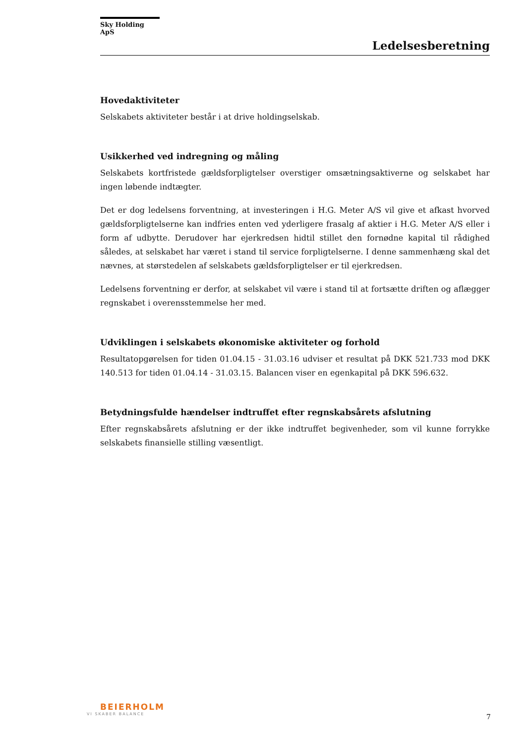Sky Holding ApS
Ledelsesberetning
Hovedaktiviteter
Selskabets aktiviteter består i at drive holdingselskab.
Usikkerhed ved indregning og måling
Selskabets kortfristede gældsforpligtelser overstiger omsætningsaktiverne og selskabet har ingen løbende indtægter.
Det er dog ledelsens forventning, at investeringen i H.G. Meter A/S vil give et afkast hvorved gældsforpligtelserne kan indfries enten ved yderligere frasalg af aktier i H.G. Meter A/S eller i form af udbytte. Derudover har ejerkredsen hidtil stillet den fornødne kapital til rådighed således, at selskabet har været i stand til service forpligtelserne. I denne sammenhæng skal det nævnes, at størstedelen af selskabets gældsforpligtelser er til ejerkredsen.
Ledelsens forventning er derfor, at selskabet vil være i stand til at fortsætte driften og aflægger regnskabet i overensstemmelse her med.
Udviklingen i selskabets økonomiske aktiviteter og forhold
Resultatopgørelsen for tiden 01.04.15 - 31.03.16 udviser et resultat på DKK 521.733 mod DKK 140.513 for tiden 01.04.14 - 31.03.15. Balancen viser en egenkapital på DKK 596.632.
Betydningsfulde hændelser indtruffet efter regnskabsårets afslutning
Efter regnskabsårets afslutning er der ikke indtruffet begivenheder, som vil kunne forrykke selskabets finansielle stilling væsentligt.
BEIERHOLM
VI SKABER BALANCE
7